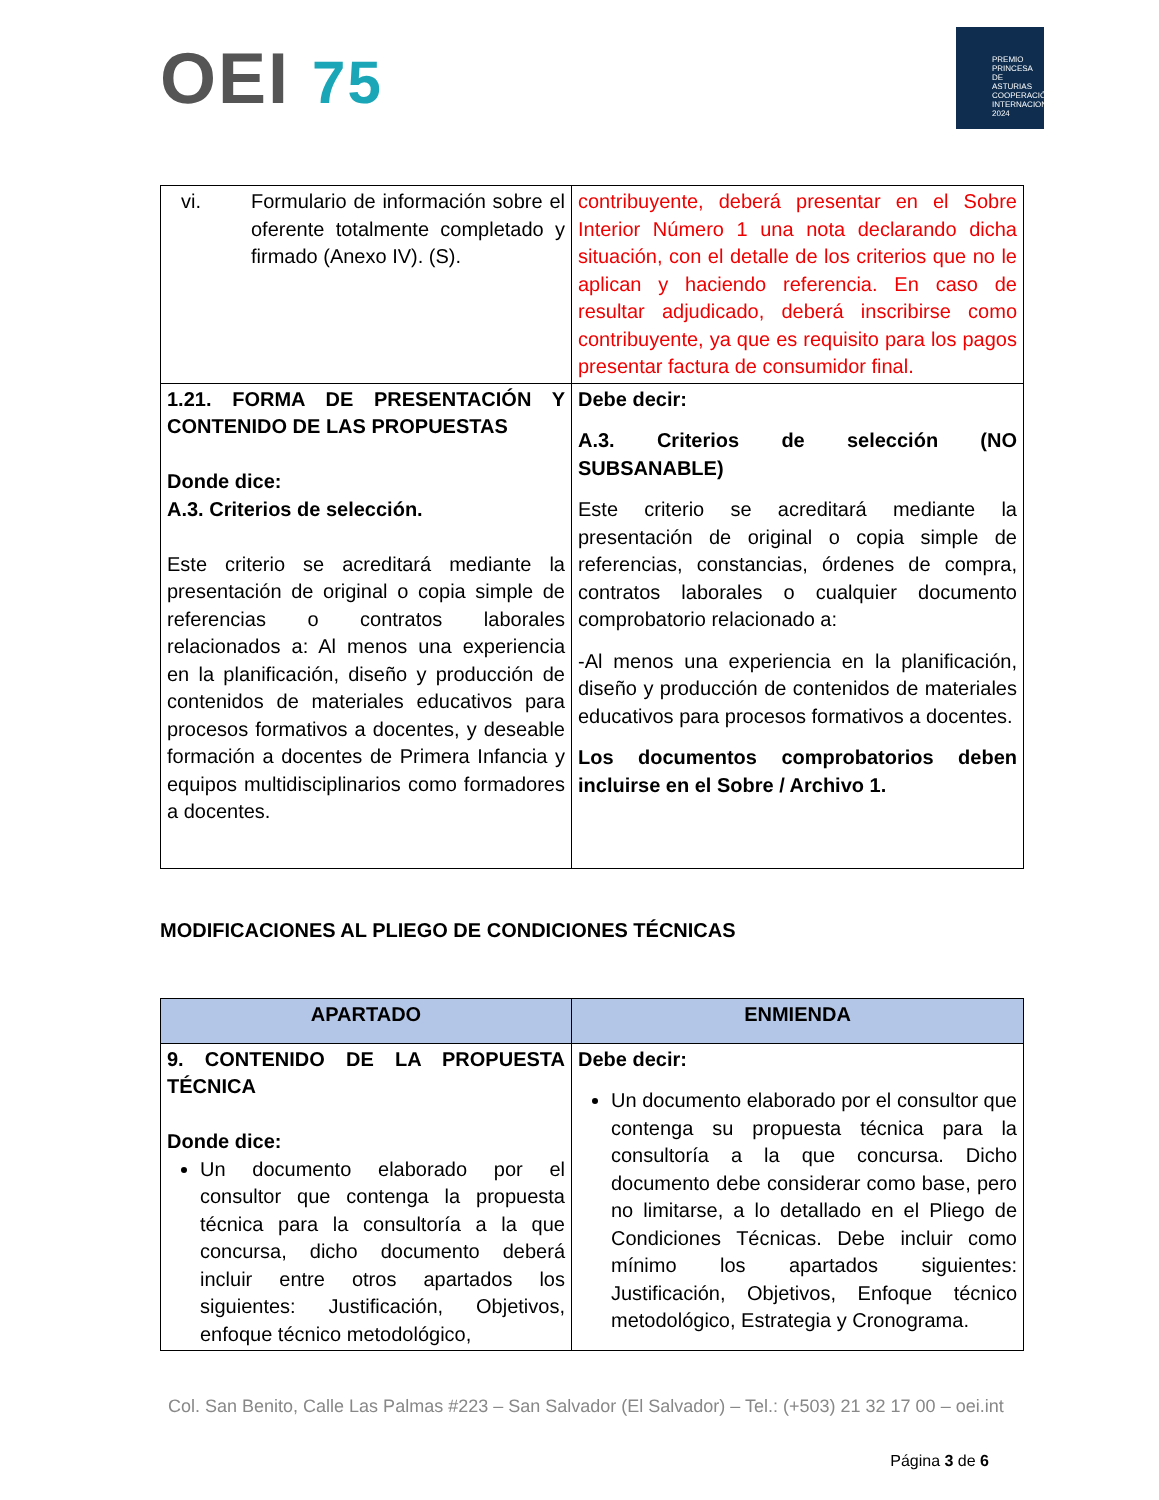OEI 75
PREMIO PRINCESA DE ASTURIAS
COOPERACIÓN INTERNACIONAL 2024
| vi. Formulario de información sobre el oferente totalmente completado y firmado (Anexo IV). (S). | contribuyente, deberá presentar en el Sobre Interior Número 1 una nota declarando dicha situación, con el detalle de los criterios que no le aplican y haciendo referencia. En caso de resultar adjudicado, deberá inscribirse como contribuyente, ya que es requisito para los pagos presentar factura de consumidor final. |
| 1.21. FORMA DE PRESENTACIÓN Y CONTENIDO DE LAS PROPUESTAS Donde dice: A.3. Criterios de selección. Este criterio se acreditará mediante la presentación de original o copia simple de referencias o contratos laborales relacionados a: Al menos una experiencia en la planificación, diseño y producción de contenidos de materiales educativos para procesos formativos a docentes, y deseable formación a docentes de Primera Infancia y equipos multidisciplinarios como formadores a docentes. | Debe decir: A.3. Criterios de selección (NO SUBSANABLE) Este criterio se acreditará mediante la presentación de original o copia simple de referencias, constancias, órdenes de compra, contratos laborales o cualquier documento comprobatorio relacionado a: -Al menos una experiencia en la planificación, diseño y producción de contenidos de materiales educativos para procesos formativos a docentes. Los documentos comprobatorios deben incluirse en el Sobre / Archivo 1. |
MODIFICACIONES AL PLIEGO DE CONDICIONES TÉCNICAS
| APARTADO | ENMIENDA |
| --- | --- |
| 9. CONTENIDO DE LA PROPUESTA TÉCNICA Donde dice: Un documento elaborado por el consultor que contenga la propuesta técnica para la consultoría a la que concursa, dicho documento deberá incluir entre otros apartados los siguientes: Justificación, Objetivos, enfoque técnico metodológico, | Debe decir: Un documento elaborado por el consultor que contenga su propuesta técnica para la consultoría a la que concursa. Dicho documento debe considerar como base, pero no limitarse, a lo detallado en el Pliego de Condiciones Técnicas. Debe incluir como mínimo los apartados siguientes: Justificación, Objetivos, Enfoque técnico metodológico, Estrategia y Cronograma. |
Col. San Benito, Calle Las Palmas #223 – San Salvador (El Salvador) – Tel.: (+503) 21 32 17 00 – oei.int
Página 3 de 6